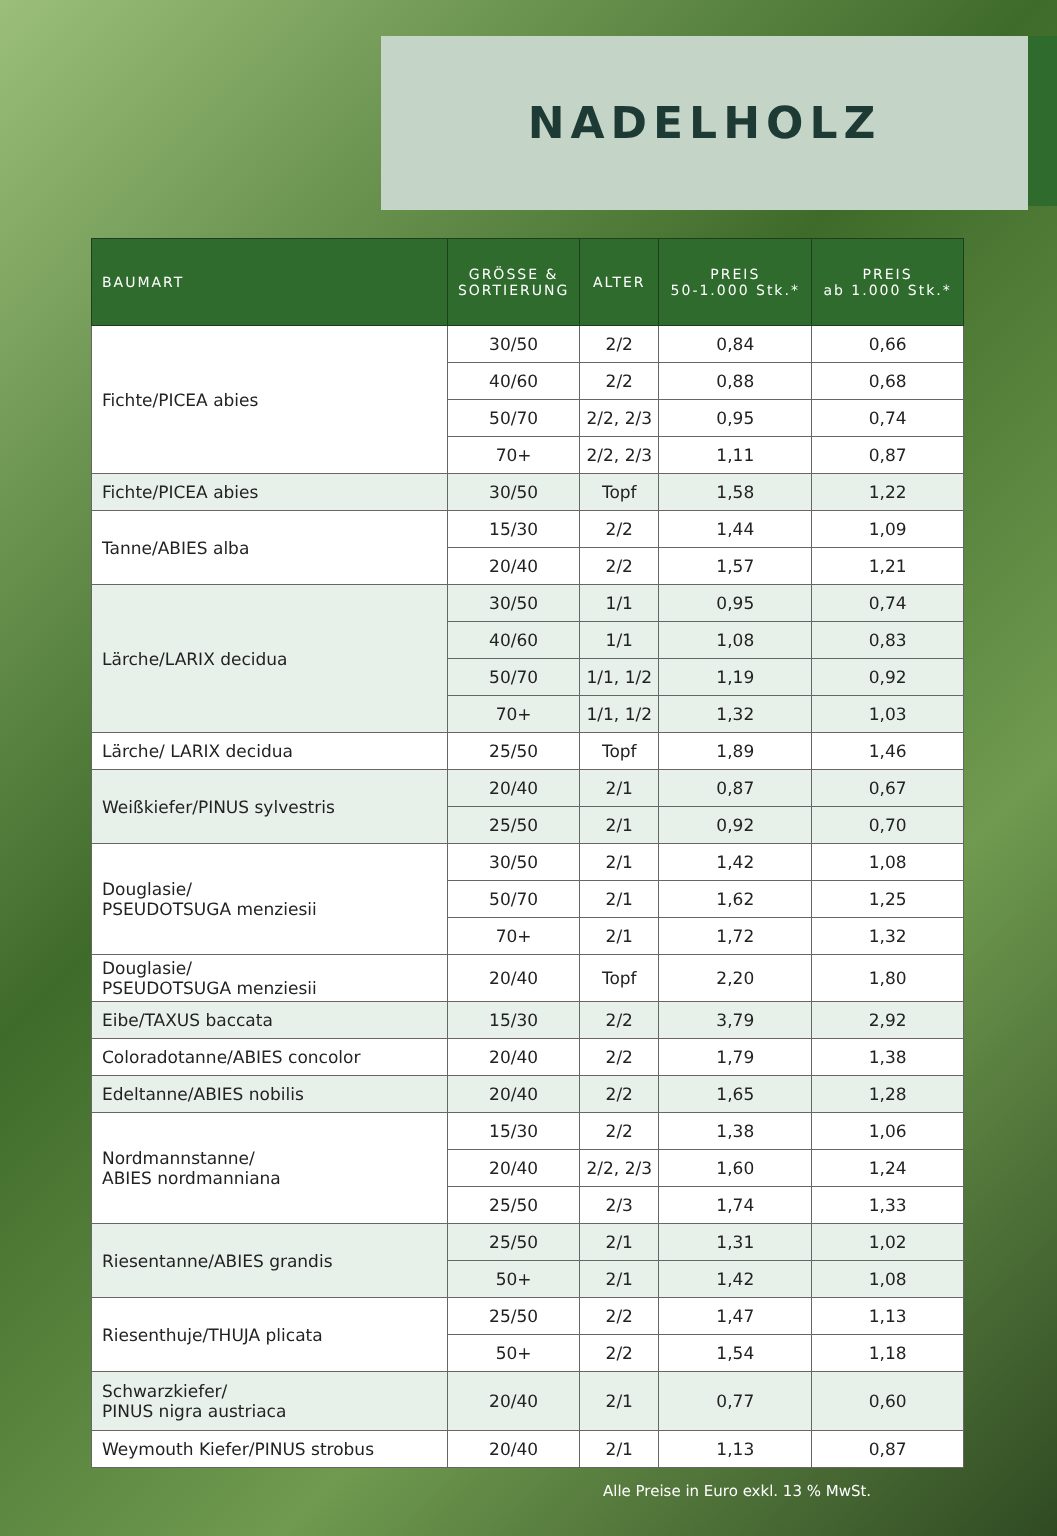NADELHOLZ
| BAUMART | GRÖSSE & SORTIERUNG | ALTER | PREIS 50-1.000 Stk.* | PREIS ab 1.000 Stk.* |
| --- | --- | --- | --- | --- |
| Fichte/PICEA abies | 30/50 | 2/2 | 0,84 | 0,66 |
| | 40/60 | 2/2 | 0,88 | 0,68 |
| | 50/70 | 2/2, 2/3 | 0,95 | 0,74 |
| | 70+ | 2/2, 2/3 | 1,11 | 0,87 |
| Fichte/PICEA abies | 30/50 | Topf | 1,58 | 1,22 |
| Tanne/ABIES alba | 15/30 | 2/2 | 1,44 | 1,09 |
| | 20/40 | 2/2 | 1,57 | 1,21 |
| Lärche/LARIX decidua | 30/50 | 1/1 | 0,95 | 0,74 |
| | 40/60 | 1/1 | 1,08 | 0,83 |
| | 50/70 | 1/1, 1/2 | 1,19 | 0,92 |
| | 70+ | 1/1, 1/2 | 1,32 | 1,03 |
| Lärche/ LARIX decidua | 25/50 | Topf | 1,89 | 1,46 |
| Weißkiefer/PINUS sylvestris | 20/40 | 2/1 | 0,87 | 0,67 |
| | 25/50 | 2/1 | 0,92 | 0,70 |
| Douglasie/ PSEUDOTSUGA menziesii | 30/50 | 2/1 | 1,42 | 1,08 |
| | 50/70 | 2/1 | 1,62 | 1,25 |
| | 70+ | 2/1 | 1,72 | 1,32 |
| Douglasie/ PSEUDOTSUGA menziesii | 20/40 | Topf | 2,20 | 1,80 |
| Eibe/TAXUS baccata | 15/30 | 2/2 | 3,79 | 2,92 |
| Coloradotanne/ABIES concolor | 20/40 | 2/2 | 1,79 | 1,38 |
| Edeltanne/ABIES nobilis | 20/40 | 2/2 | 1,65 | 1,28 |
| Nordmannstanne/ ABIES nordmanniana | 15/30 | 2/2 | 1,38 | 1,06 |
| | 20/40 | 2/2, 2/3 | 1,60 | 1,24 |
| | 25/50 | 2/3 | 1,74 | 1,33 |
| Riesentanne/ABIES grandis | 25/50 | 2/1 | 1,31 | 1,02 |
| | 50+ | 2/1 | 1,42 | 1,08 |
| Riesenthuje/THUJA plicata | 25/50 | 2/2 | 1,47 | 1,13 |
| | 50+ | 2/2 | 1,54 | 1,18 |
| Schwarzkiefer/ PINUS nigra austriaca | 20/40 | 2/1 | 0,77 | 0,60 |
| Weymouth Kiefer/PINUS strobus | 20/40 | 2/1 | 1,13 | 0,87 |
Alle Preise in Euro exkl. 13 % MwSt.